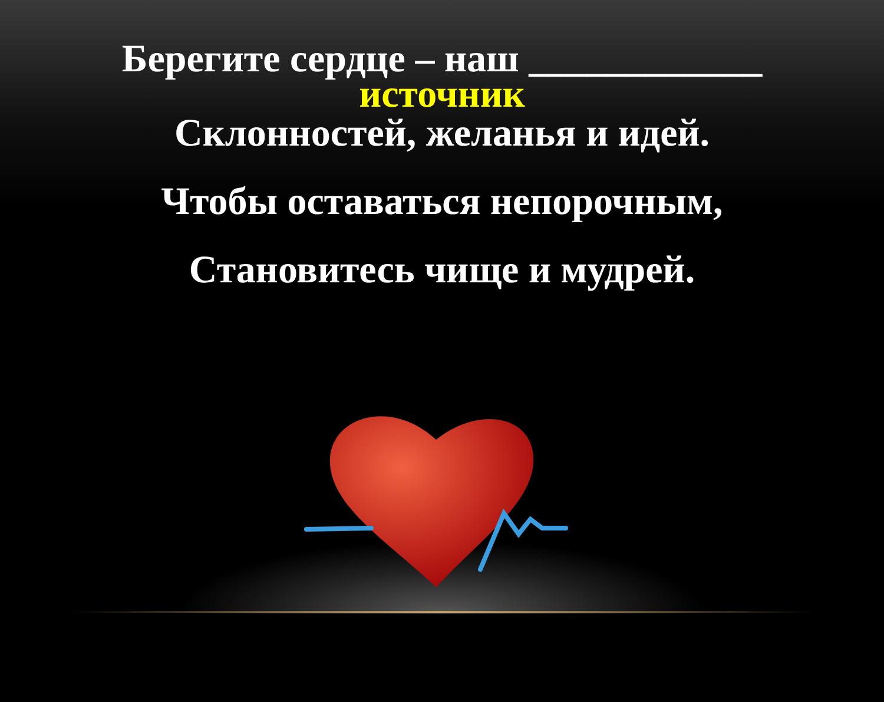Берегите сердце – наш ____________
источник
Склонностей, желанья и идей.
Чтобы оставаться непорочным,
Становитесь чище и мудрей.